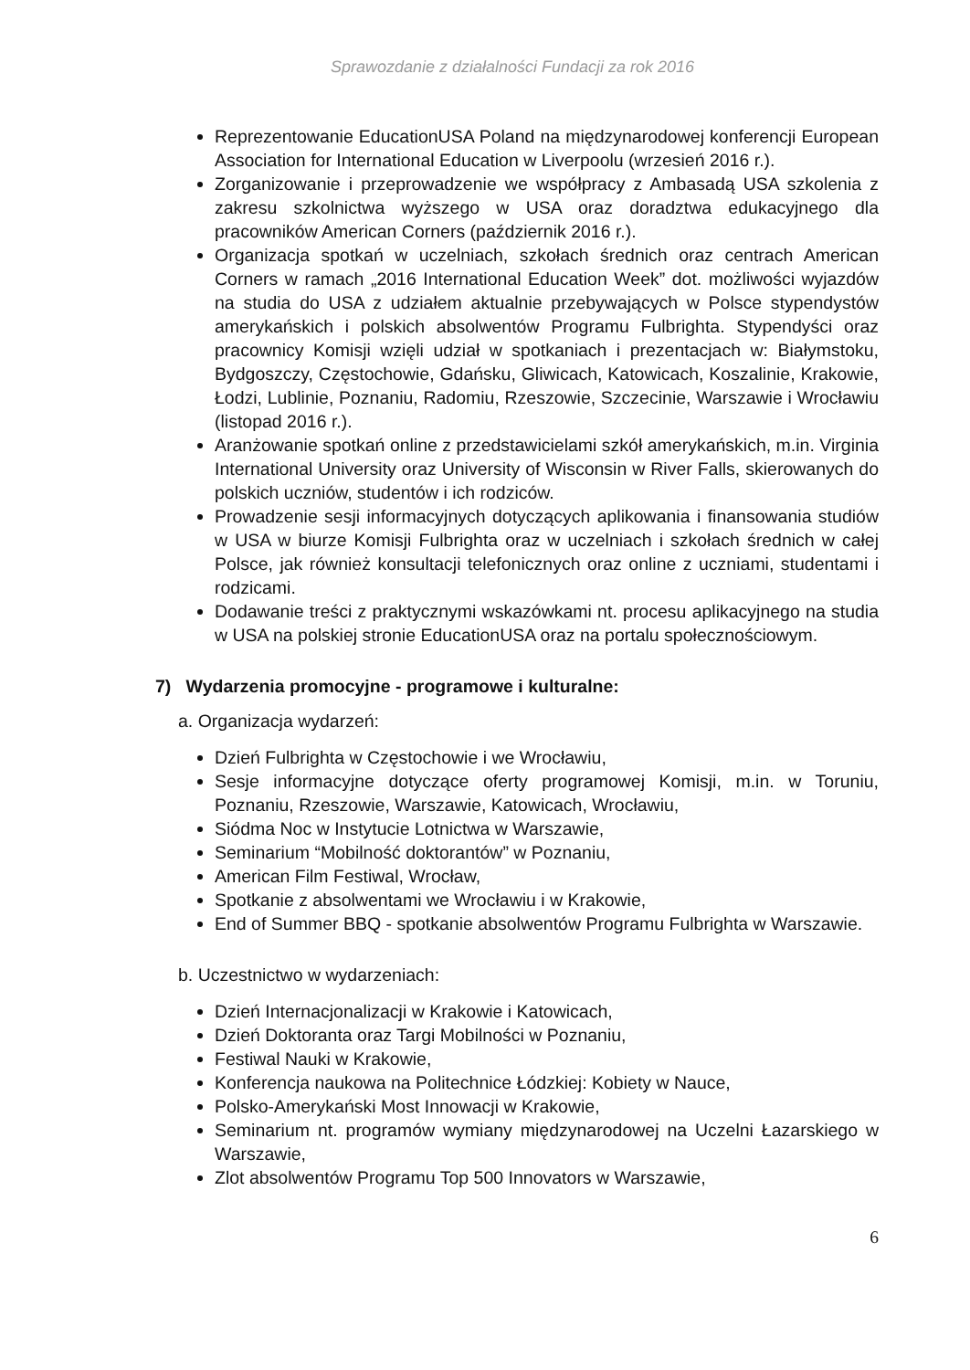Sprawozdanie z działalności Fundacji za rok 2016
Reprezentowanie EducationUSA Poland na międzynarodowej konferencji European Association for International Education w Liverpoolu (wrzesień 2016 r.).
Zorganizowanie i przeprowadzenie we współpracy z Ambasadą USA szkolenia z zakresu szkolnictwa wyższego w USA oraz doradztwa edukacyjnego dla pracowników American Corners (październik 2016 r.).
Organizacja spotkań w uczelniach, szkołach średnich oraz centrach American Corners w ramach „2016 International Education Week” dot. możliwości wyjazdów na studia do USA z udziałem aktualnie przebywających w Polsce stypendystów amerykańskich i polskich absolwentów Programu Fulbrighta. Stypendyści oraz pracownicy Komisji wzięli udział w spotkaniach i prezentacjach w: Białymstoku, Bydgoszczy, Częstochowie, Gdańsku, Gliwicach, Katowicach, Koszalinie, Krakowie, Łodzi, Lublinie, Poznaniu, Radomiu, Rzeszowie, Szczecinie, Warszawie i Wrocławiu (listopad 2016 r.).
Aranżowanie spotkań online z przedstawicielami szkół amerykańskich, m.in. Virginia International University oraz University of Wisconsin w River Falls, skierowanych do polskich uczniów, studentów i ich rodziców.
Prowadzenie sesji informacyjnych dotyczących aplikowania i finansowania studiów w USA w biurze Komisji Fulbrighta oraz w uczelniach i szkołach średnich w całej Polsce, jak również konsultacji telefonicznych oraz online z uczniami, studentami i rodzicami.
Dodawanie treści z praktycznymi wskazówkami nt. procesu aplikacyjnego na studia w USA na polskiej stronie EducationUSA oraz na portalu społecznościowym.
7) Wydarzenia promocyjne - programowe i kulturalne:
a. Organizacja wydarzeń:
Dzień Fulbrighta w Częstochowie i we Wrocławiu,
Sesje informacyjne dotyczące oferty programowej Komisji, m.in. w Toruniu, Poznaniu, Rzeszowie, Warszawie, Katowicach, Wrocławiu,
Siódma Noc w Instytucie Lotnictwa w Warszawie,
Seminarium “Mobilność doktorantów” w Poznaniu,
American Film Festiwal, Wrocław,
Spotkanie z absolwentami we Wrocławiu i w Krakowie,
End of Summer BBQ - spotkanie absolwentów Programu Fulbrighta w Warszawie.
b. Uczestnictwo w wydarzeniach:
Dzień Internacjonalizacji w Krakowie i Katowicach,
Dzień Doktoranta oraz Targi Mobilności w Poznaniu,
Festiwal Nauki w Krakowie,
Konferencja naukowa na Politechnice Łódzkiej: Kobiety w Nauce,
Polsko-Amerykański Most Innowacji w Krakowie,
Seminarium nt. programów wymiany międzynarodowej na Uczelni Łazarskiego w Warszawie,
Zlot absolwentów Programu Top 500 Innovators w Warszawie,
6